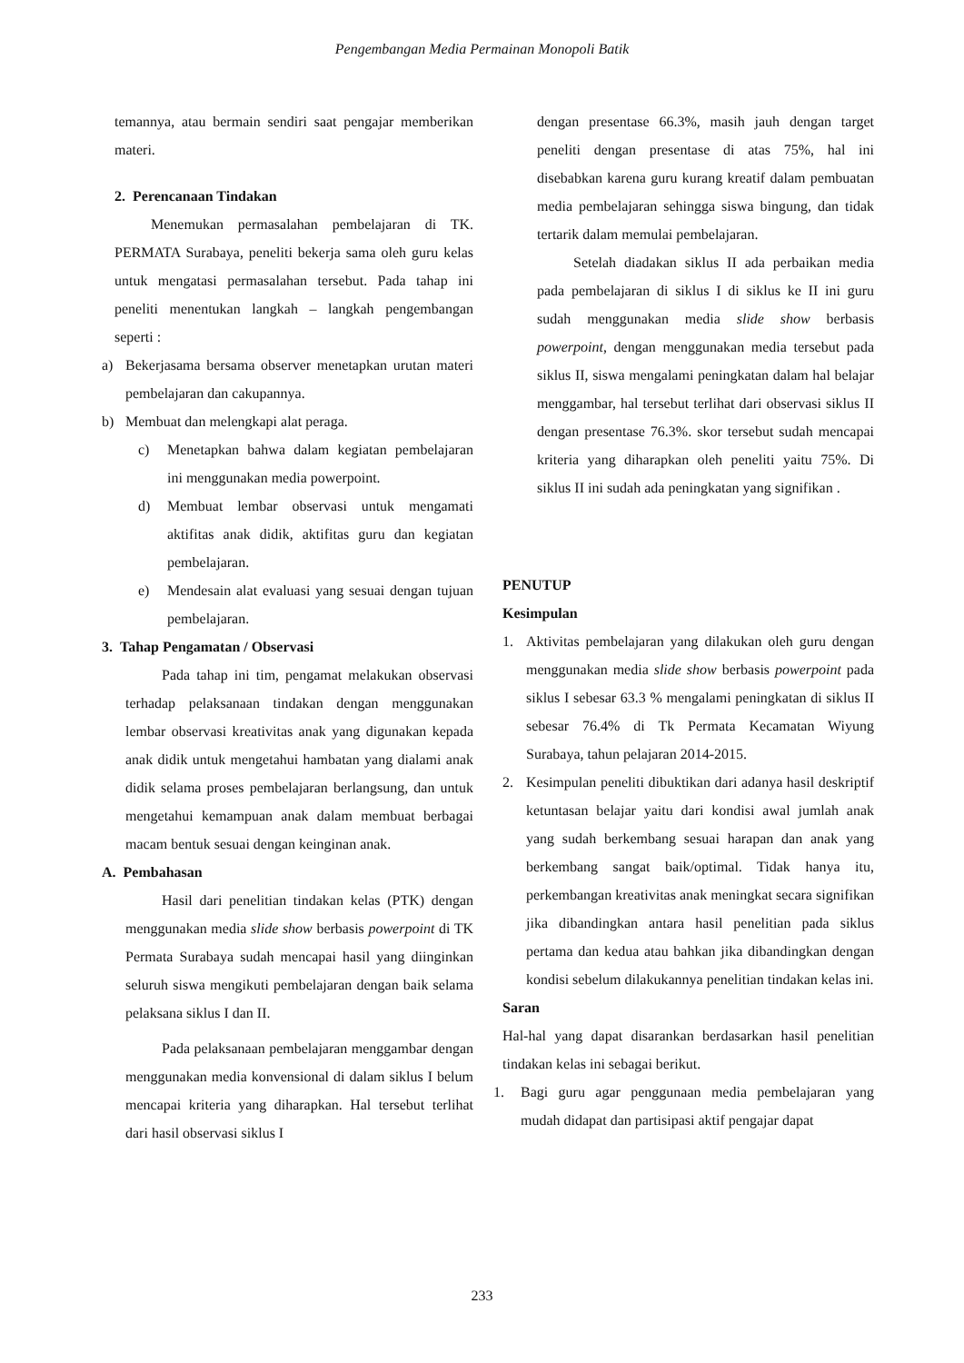Pengembangan Media Permainan Monopoli Batik
temannya, atau bermain sendiri saat pengajar memberikan materi.
2. Perencanaan Tindakan
Menemukan permasalahan pembelajaran di TK. PERMATA Surabaya, peneliti bekerja sama oleh guru kelas untuk mengatasi permasalahan tersebut. Pada tahap ini peneliti menentukan langkah – langkah pengembangan seperti :
a) Bekerjasama bersama observer menetapkan urutan materi pembelajaran dan cakupannya.
b) Membuat dan melengkapi alat peraga.
c) Menetapkan bahwa dalam kegiatan pembelajaran ini menggunakan media powerpoint.
d) Membuat lembar observasi untuk mengamati aktifitas anak didik, aktifitas guru dan kegiatan pembelajaran.
e) Mendesain alat evaluasi yang sesuai dengan tujuan pembelajaran.
3. Tahap Pengamatan / Observasi
Pada tahap ini tim, pengamat melakukan observasi terhadap pelaksanaan tindakan dengan menggunakan lembar observasi kreativitas anak yang digunakan kepada anak didik untuk mengetahui hambatan yang dialami anak didik selama proses pembelajaran berlangsung, dan untuk mengetahui kemampuan anak dalam membuat berbagai macam bentuk sesuai dengan keinginan anak.
A. Pembahasan
Hasil dari penelitian tindakan kelas (PTK) dengan menggunakan media slide show berbasis powerpoint di TK Permata Surabaya sudah mencapai hasil yang diinginkan seluruh siswa mengikuti pembelajaran dengan baik selama pelaksana siklus I dan II.
Pada pelaksanaan pembelajaran menggambar dengan menggunakan media konvensional di dalam siklus I belum mencapai kriteria yang diharapkan. Hal tersebut terlihat dari hasil observasi siklus I
dengan presentase 66.3%, masih jauh dengan target peneliti dengan presentase di atas 75%, hal ini disebabkan karena guru kurang kreatif dalam pembuatan media pembelajaran sehingga siswa bingung, dan tidak tertarik dalam memulai pembelajaran.
Setelah diadakan siklus II ada perbaikan media pada pembelajaran di siklus I di siklus ke II ini guru sudah menggunakan media slide show berbasis powerpoint, dengan menggunakan media tersebut pada siklus II, siswa mengalami peningkatan dalam hal belajar menggambar, hal tersebut terlihat dari observasi siklus II dengan presentase 76.3%. skor tersebut sudah mencapai kriteria yang diharapkan oleh peneliti yaitu 75%. Di siklus II ini sudah ada peningkatan yang signifikan .
PENUTUP
Kesimpulan
1. Aktivitas pembelajaran yang dilakukan oleh guru dengan menggunakan media slide show berbasis powerpoint pada siklus I sebesar 63.3 % mengalami peningkatan di siklus II sebesar 76.4% di Tk Permata Kecamatan Wiyung Surabaya, tahun pelajaran 2014-2015.
2. Kesimpulan peneliti dibuktikan dari adanya hasil deskriptif ketuntasan belajar yaitu dari kondisi awal jumlah anak yang sudah berkembang sesuai harapan dan anak yang berkembang sangat baik/optimal. Tidak hanya itu, perkembangan kreativitas anak meningkat secara signifikan jika dibandingkan antara hasil penelitian pada siklus pertama dan kedua atau bahkan jika dibandingkan dengan kondisi sebelum dilakukannya penelitian tindakan kelas ini.
Saran
Hal-hal yang dapat disarankan berdasarkan hasil penelitian tindakan kelas ini sebagai berikut.
1. Bagi guru agar penggunaan media pembelajaran yang mudah didapat dan partisipasi aktif pengajar dapat
233